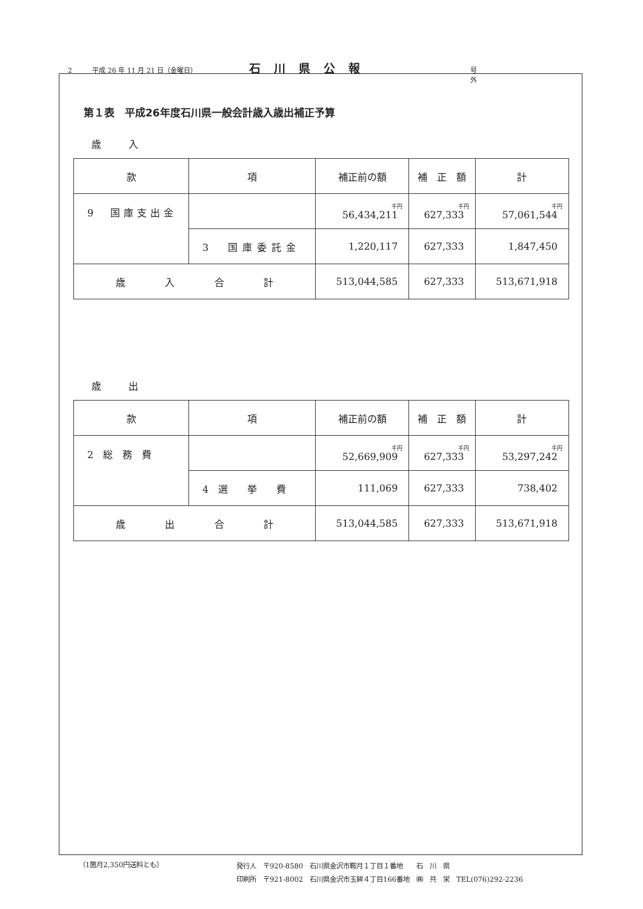2 平成 26 年 11 月 21 日（金曜日） 石川県公報 号外
第１表　平成26年度石川県一般会計歳入歳出補正予算
歳入
| 款 | 項 | 補正前の額 | 補 正 額 | 計 |
| --- | --- | --- | --- | --- |
| 9 国庫支出金 | | 千円 56,434,211 | 千円 627,333 | 千円 57,061,544 |
| | 3 国庫委託金 | 1,220,117 | 627,333 | 1,847,450 |
| 歳 入 合 計 | | 513,044,585 | 627,333 | 513,671,918 |
歳出
| 款 | 項 | 補正前の額 | 補 正 額 | 計 |
| --- | --- | --- | --- | --- |
| 2 総 務 費 | | 千円 52,669,909 | 千円 627,333 | 千円 53,297,242 |
| | 4 選 挙 費 | 111,069 | 627,333 | 738,402 |
| 歳 出 合 計 | | 513,044,585 | 627,333 | 513,671,918 |
（1箇月2,350円送料とも）
発行人　〒920-8580　石川県金沢市鞍月１丁目１番地　　石　川　県
印刷所　〒921-8002　石川県金沢市玉鉾４丁目166番地　㈱　共　栄　TEL(076)292-2236